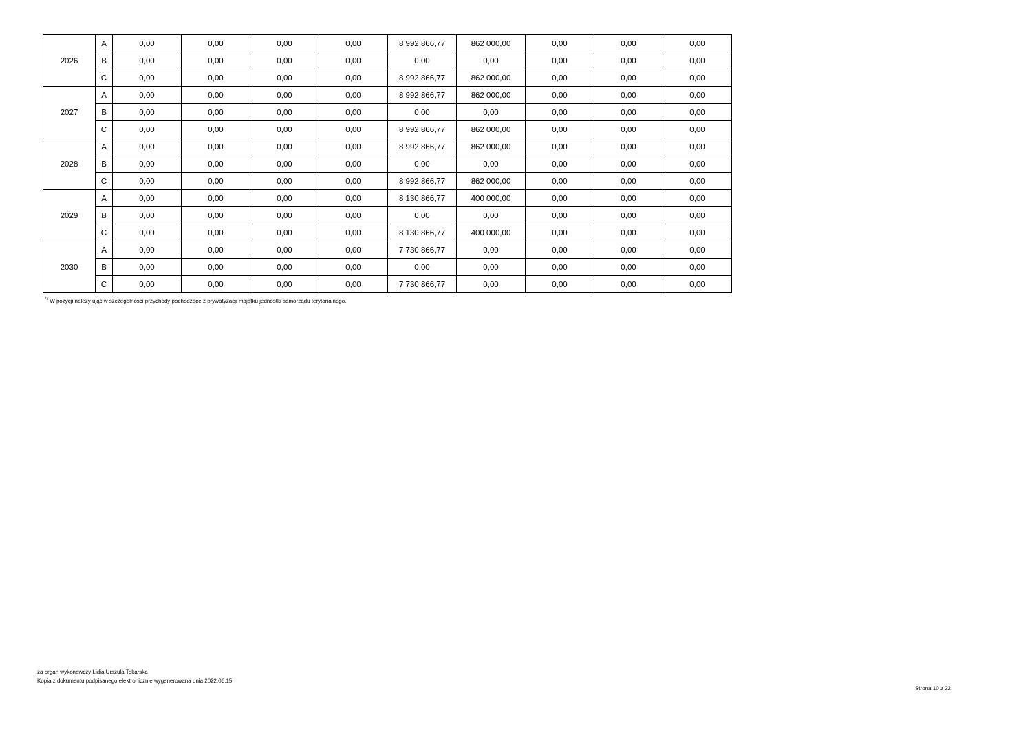| 2026 | A | 0,00 | 0,00 | 0,00 | 0,00 | 8 992 866,77 | 862 000,00 | 0,00 | 0,00 | 0,00 |
| | B | 0,00 | 0,00 | 0,00 | 0,00 | 0,00 | 0,00 | 0,00 | 0,00 | 0,00 |
| | C | 0,00 | 0,00 | 0,00 | 0,00 | 8 992 866,77 | 862 000,00 | 0,00 | 0,00 | 0,00 |
| 2027 | A | 0,00 | 0,00 | 0,00 | 0,00 | 8 992 866,77 | 862 000,00 | 0,00 | 0,00 | 0,00 |
| | B | 0,00 | 0,00 | 0,00 | 0,00 | 0,00 | 0,00 | 0,00 | 0,00 | 0,00 |
| | C | 0,00 | 0,00 | 0,00 | 0,00 | 8 992 866,77 | 862 000,00 | 0,00 | 0,00 | 0,00 |
| 2028 | A | 0,00 | 0,00 | 0,00 | 0,00 | 8 992 866,77 | 862 000,00 | 0,00 | 0,00 | 0,00 |
| | B | 0,00 | 0,00 | 0,00 | 0,00 | 0,00 | 0,00 | 0,00 | 0,00 | 0,00 |
| | C | 0,00 | 0,00 | 0,00 | 0,00 | 8 992 866,77 | 862 000,00 | 0,00 | 0,00 | 0,00 |
| 2029 | A | 0,00 | 0,00 | 0,00 | 0,00 | 8 130 866,77 | 400 000,00 | 0,00 | 0,00 | 0,00 |
| | B | 0,00 | 0,00 | 0,00 | 0,00 | 0,00 | 0,00 | 0,00 | 0,00 | 0,00 |
| | C | 0,00 | 0,00 | 0,00 | 0,00 | 8 130 866,77 | 400 000,00 | 0,00 | 0,00 | 0,00 |
| 2030 | A | 0,00 | 0,00 | 0,00 | 0,00 | 7 730 866,77 | 0,00 | 0,00 | 0,00 | 0,00 |
| | B | 0,00 | 0,00 | 0,00 | 0,00 | 0,00 | 0,00 | 0,00 | 0,00 | 0,00 |
| | C | 0,00 | 0,00 | 0,00 | 0,00 | 7 730 866,77 | 0,00 | 0,00 | 0,00 | 0,00 |
<sup>7)</sup> W pozycji należy ująć w szczególności przychody pochodzące z prywatyzacji majątku jednostki samorządu terytorialnego.
za organ wykonawczy Lidia Urszula Tokarska
Kopia z dokumentu podpisanego elektronicznie wygenerowana dnia 2022.06.15
Strona 10 z 22